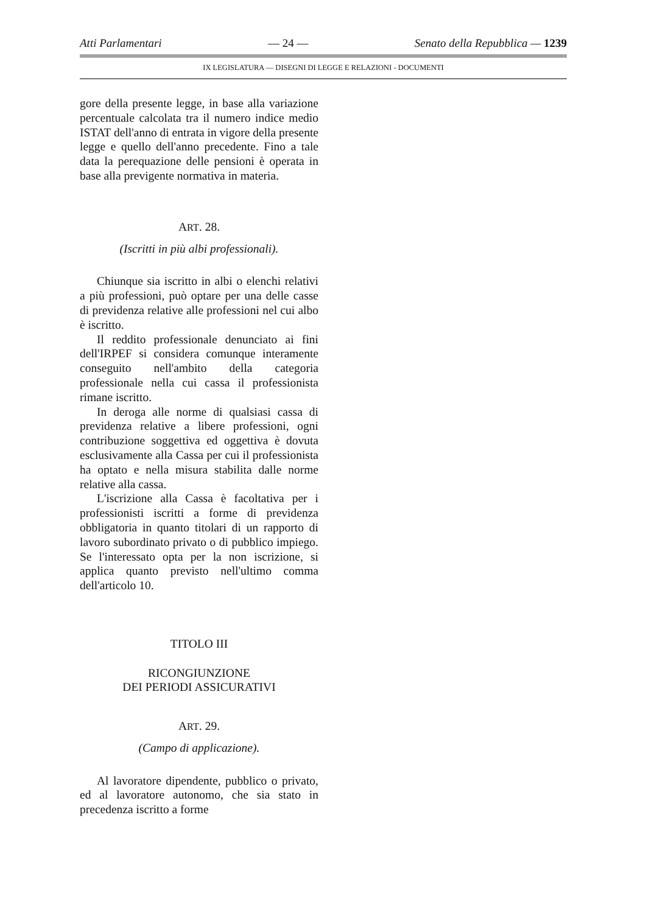Atti Parlamentari — 24 — Senato della Repubblica — 1239
IX LEGISLATURA — DISEGNI DI LEGGE E RELAZIONI - DOCUMENTI
gore della presente legge, in base alla variazione percentuale calcolata tra il numero indice medio ISTAT dell'anno di entrata in vigore della presente legge e quello dell'anno precedente. Fino a tale data la perequazione delle pensioni è operata in base alla previgente normativa in materia.
ART. 28.
(Iscritti in più albi professionali).
Chiunque sia iscritto in albi o elenchi relativi a più professioni, può optare per una delle casse di previdenza relative alle professioni nel cui albo è iscritto.
Il reddito professionale denunciato ai fini dell'IRPEF si considera comunque interamente conseguito nell'ambito della categoria professionale nella cui cassa il professionista rimane iscritto.
In deroga alle norme di qualsiasi cassa di previdenza relative a libere professioni, ogni contribuzione soggettiva ed oggettiva è dovuta esclusivamente alla Cassa per cui il professionista ha optato e nella misura stabilita dalle norme relative alla cassa.
L'iscrizione alla Cassa è facoltativa per i professionisti iscritti a forme di previdenza obbligatoria in quanto titolari di un rapporto di lavoro subordinato privato o di pubblico impiego. Se l'interessato opta per la non iscrizione, si applica quanto previsto nell'ultimo comma dell'articolo 10.
TITOLO III
RICONGIUNZIONE
DEI PERIODI ASSICURATIVI
ART. 29.
(Campo di applicazione).
Al lavoratore dipendente, pubblico o privato, ed al lavoratore autonomo, che sia stato in precedenza iscritto a forme